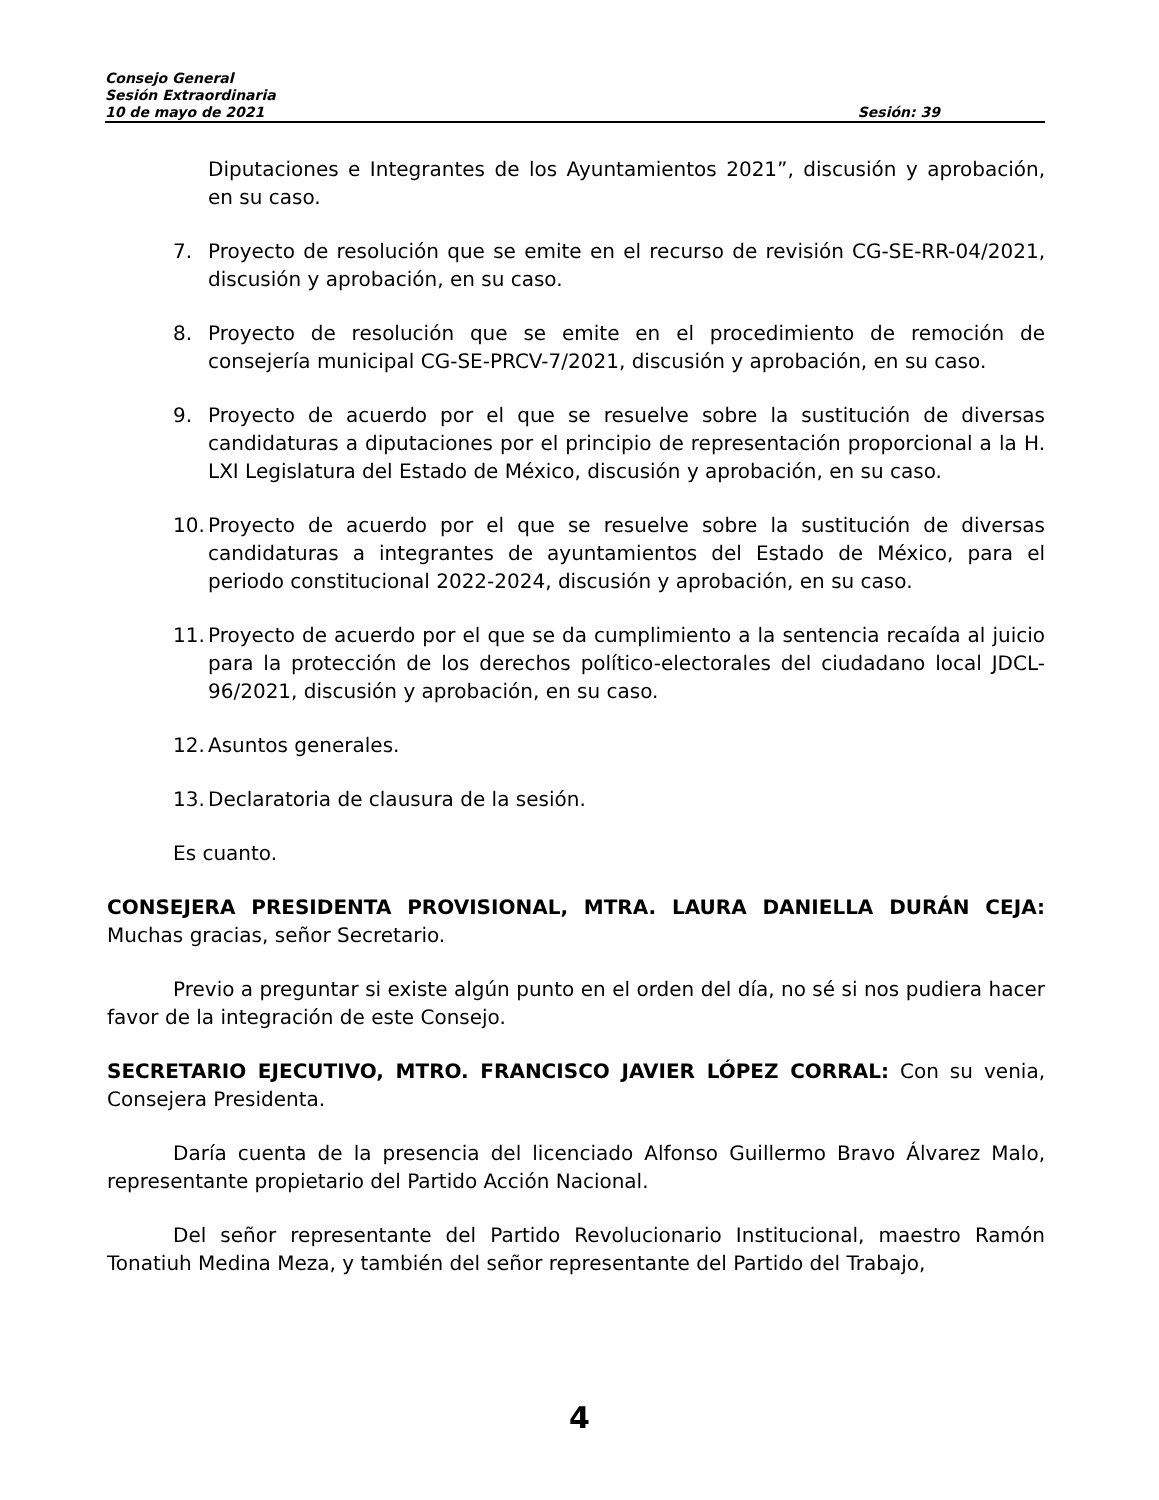Consejo General
Sesión Extraordinaria
10 de mayo de 2021 Sesión: 39
Diputaciones e Integrantes de los Ayuntamientos 2021”, discusión y aprobación, en su caso.
7. Proyecto de resolución que se emite en el recurso de revisión CG-SE-RR-04/2021, discusión y aprobación, en su caso.
8. Proyecto de resolución que se emite en el procedimiento de remoción de consejería municipal CG-SE-PRCV-7/2021, discusión y aprobación, en su caso.
9. Proyecto de acuerdo por el que se resuelve sobre la sustitución de diversas candidaturas a diputaciones por el principio de representación proporcional a la H. LXI Legislatura del Estado de México, discusión y aprobación, en su caso.
10. Proyecto de acuerdo por el que se resuelve sobre la sustitución de diversas candidaturas a integrantes de ayuntamientos del Estado de México, para el periodo constitucional 2022-2024, discusión y aprobación, en su caso.
11. Proyecto de acuerdo por el que se da cumplimiento a la sentencia recaída al juicio para la protección de los derechos político-electorales del ciudadano local JDCL-96/2021, discusión y aprobación, en su caso.
12. Asuntos generales.
13. Declaratoria de clausura de la sesión.
Es cuanto.
CONSEJERA PRESIDENTA PROVISIONAL, MTRA. LAURA DANIELLA DURÁN CEJA: Muchas gracias, señor Secretario.
Previo a preguntar si existe algún punto en el orden del día, no sé si nos pudiera hacer favor de la integración de este Consejo.
SECRETARIO EJECUTIVO, MTRO. FRANCISCO JAVIER LÓPEZ CORRAL: Con su venia, Consejera Presidenta.
Daría cuenta de la presencia del licenciado Alfonso Guillermo Bravo Álvarez Malo, representante propietario del Partido Acción Nacional.
Del señor representante del Partido Revolucionario Institucional, maestro Ramón Tonatiuh Medina Meza, y también del señor representante del Partido del Trabajo,
4